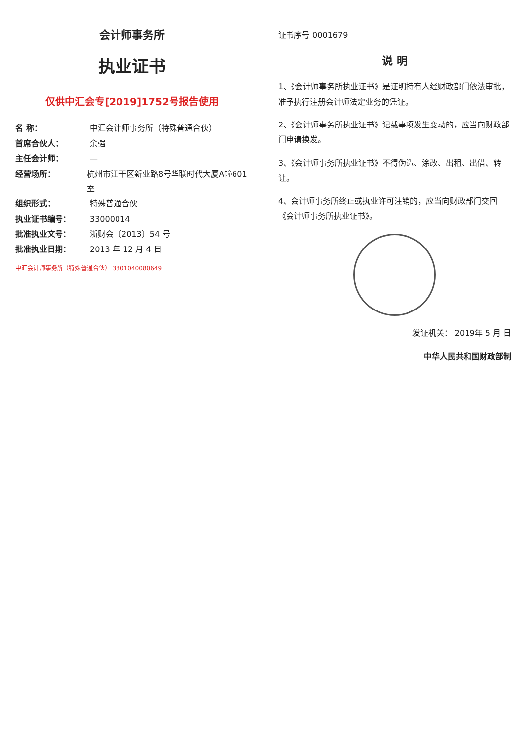证书序号 0001679
说 明
1、《会计师事务所执业证书》是证明持有人经财政部门依法审批，准予执行注册会计师法定业务的凭证。
2、《会计师事务所执业证书》记载事项发生变动的，应当向财政部门申请换发。
3、《会计师事务所执业证书》不得伪造、涂改、出租、出借、转让。
4、会计师事务所终止或执业许可注销的，应当向财政部门交回《会计师事务所执业证书》。
发证机关： 2019年 5 月 日
中华人民共和国财政部制
会计师事务所
执业证书
仅供中汇会专[2019]1752号报告使用
名 称： 中汇会计师事务所（特殊普通合伙）
首席合伙人： 余强
主任会计师： —
经营场所： 杭州市江干区新业路8号华联时代大厦A幢601室
组织形式： 特殊普通合伙
执业证书编号： 33000014
批准执业文号： 浙财会〔2013〕54 号
批准执业日期： 2013 年 12 月 4 日
中汇会计师事务所（特殊普通合伙） 3301040080649